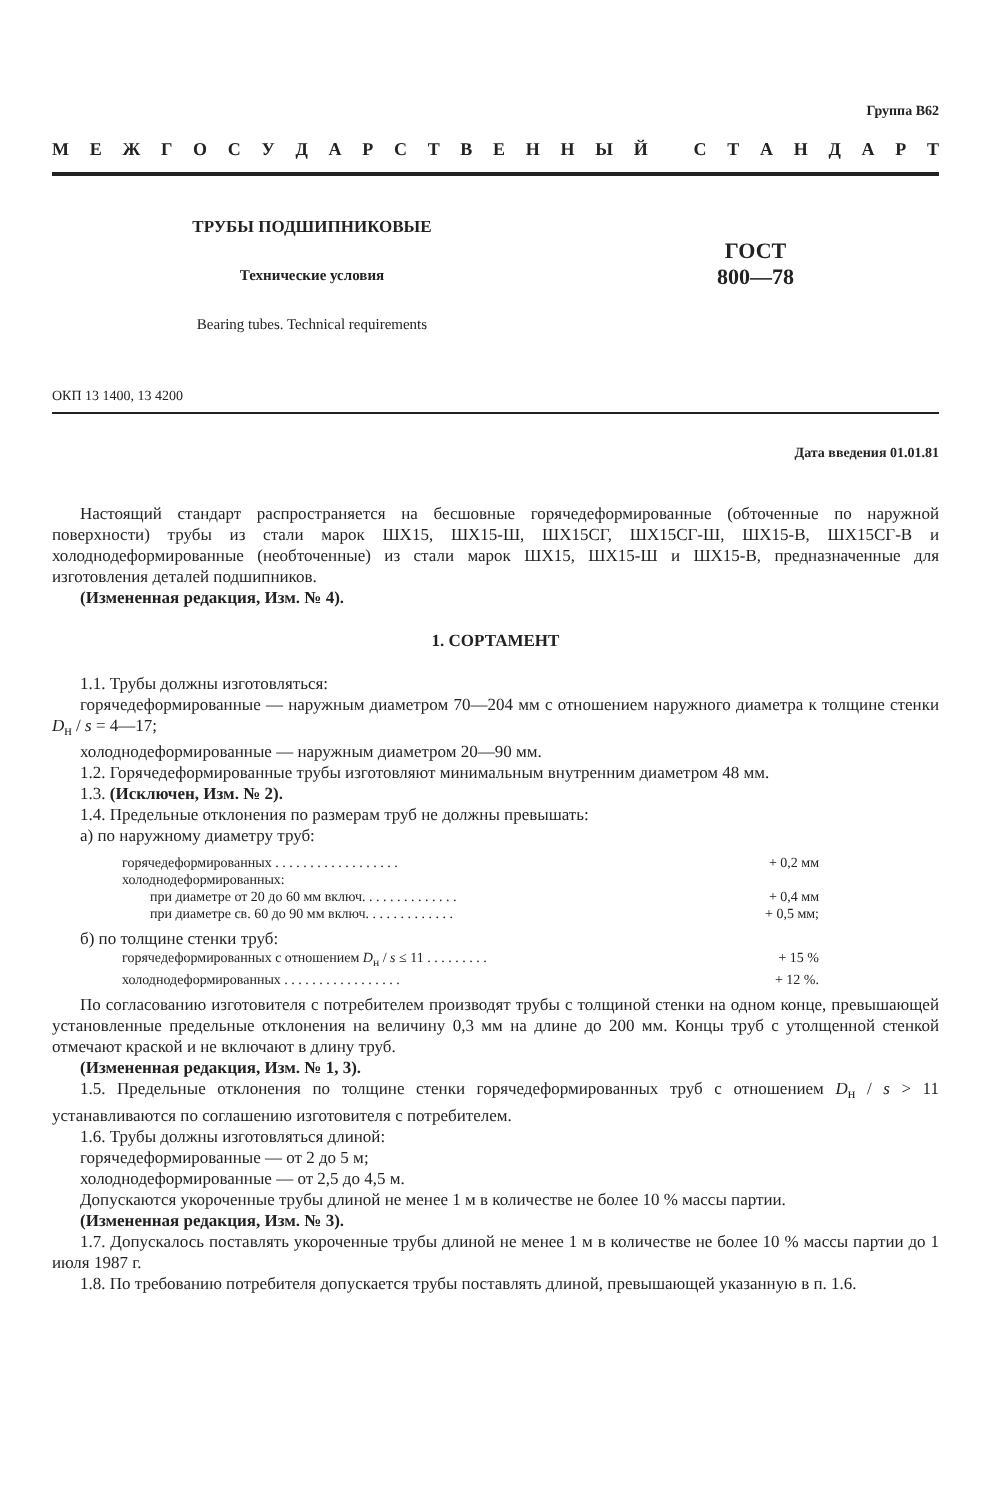Группа В62
МЕЖГОСУДАРСТВЕННЫЙ СТАНДАРТ
ТРУБЫ ПОДШИПНИКОВЫЕ
Технические условия
Bearing tubes. Technical requirements
ГОСТ
800—78
ОКП 13 1400, 13 4200
Дата введения 01.01.81
Настоящий стандарт распространяется на бесшовные горячедеформированные (обточенные по наружной поверхности) трубы из стали марок ШХ15, ШХ15-Ш, ШХ15СГ, ШХ15СГ-Ш, ШХ15-В, ШХ15СГ-В и холоднодеформированные (необточенные) из стали марок ШХ15, ШХ15-Ш и ШХ15-В, предназначенные для изготовления деталей подшипников.
(Измененная редакция, Изм. № 4).
1. СОРТАМЕНТ
1.1. Трубы должны изготовляться:
горячедеформированные — наружным диаметром 70—204 мм с отношением наружного диаметра к толщине стенки D<sub>н</sub> / s = 4—17;
холоднодеформированные — наружным диаметром 20—90 мм.
1.2. Горячедеформированные трубы изготовляют минимальным внутренним диаметром 48 мм.
1.3. (Исключен, Изм. № 2).
1.4. Предельные отклонения по размерам труб не должны превышать:
а) по наружному диаметру труб:
горячедеформированных . . . . . . . . . . . . . . . . . . + 0,2 мм
холоднодеформированных:
при диаметре от 20 до 60 мм включ. . . . . . . . . . . . . . + 0,4 мм
при диаметре св. 60 до 90 мм включ. . . . . . . . . . . . . + 0,5 мм;
б) по толщине стенки труб:
горячедеформированных с отношением D<sub>н</sub> / s ≤ 11 . . . . . . . . . + 15 %
холоднодеформированных . . . . . . . . . . . . . . . . . + 12 %.
По согласованию изготовителя с потребителем производят трубы с толщиной стенки на одном конце, превышающей установленные предельные отклонения на величину 0,3 мм на длине до 200 мм. Концы труб с утолщенной стенкой отмечают краской и не включают в длину труб.
(Измененная редакция, Изм. № 1, 3).
1.5. Предельные отклонения по толщине стенки горячедеформированных труб с отношением D<sub>н</sub> / s > 11 устанавливаются по соглашению изготовителя с потребителем.
1.6. Трубы должны изготовляться длиной:
горячедеформированные — от 2 до 5 м;
холоднодеформированные — от 2,5 до 4,5 м.
Допускаются укороченные трубы длиной не менее 1 м в количестве не более 10 % массы партии.
(Измененная редакция, Изм. № 3).
1.7. Допускалось поставлять укороченные трубы длиной не менее 1 м в количестве не более 10 % массы партии до 1 июля 1987 г.
1.8. По требованию потребителя допускается трубы поставлять длиной, превышающей указанную в п. 1.6.